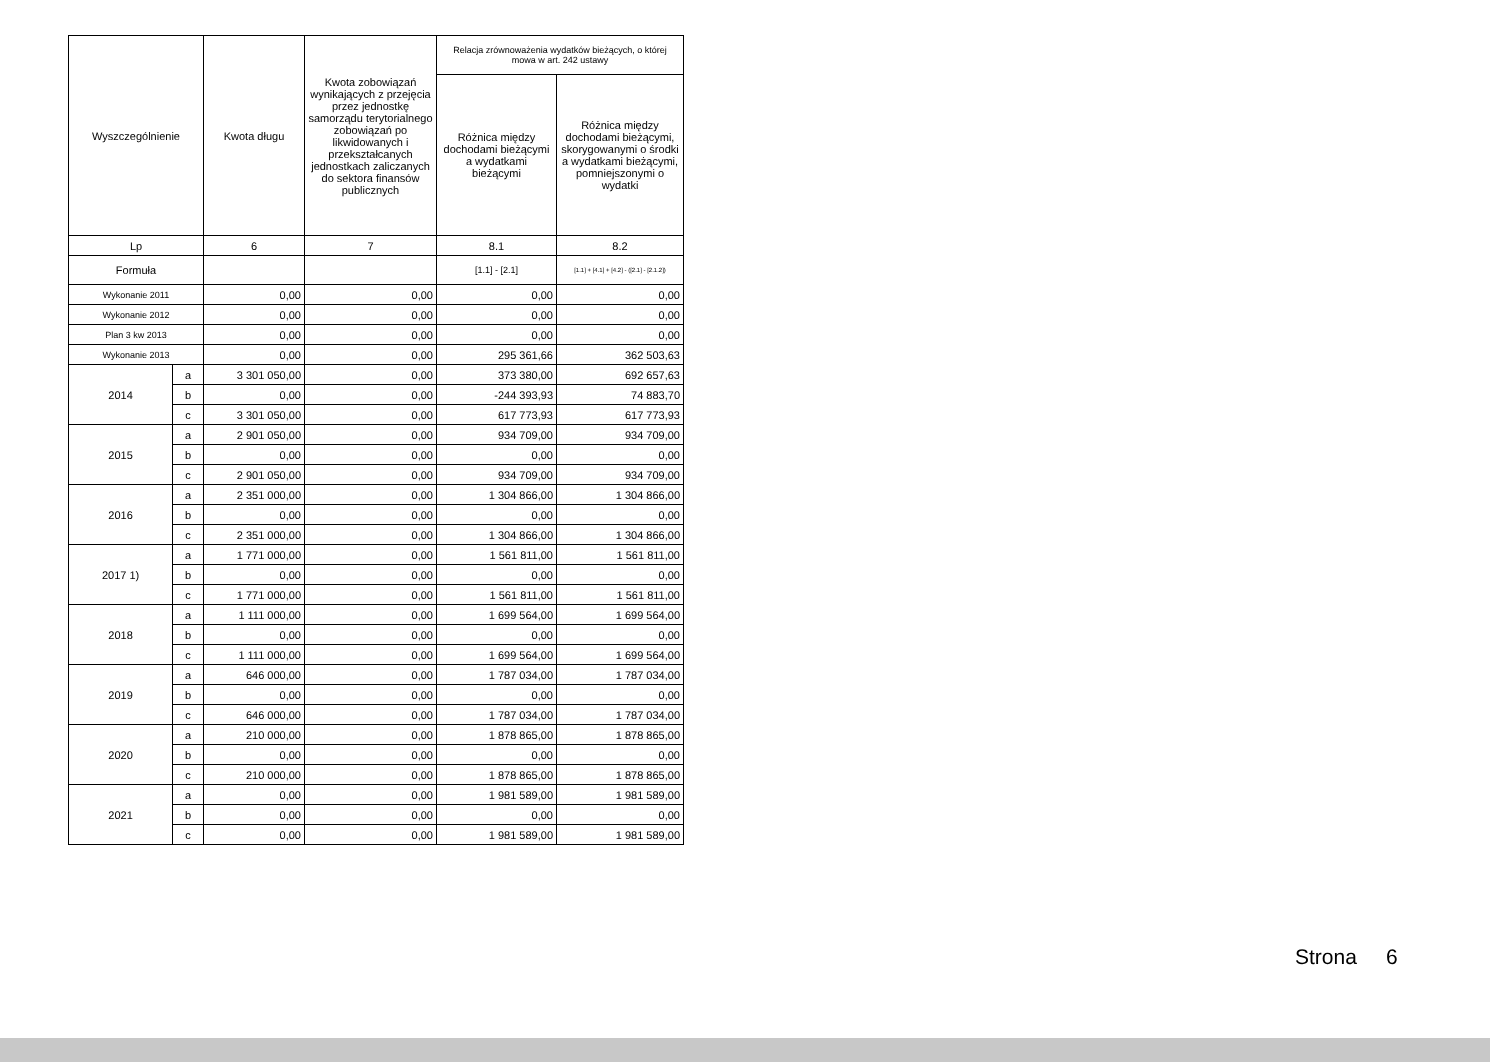| Wyszczególnienie | | Kwota długu | Kwota zobowiązań wynikających z przejęcia przez jednostkę samorządu terytorialnego zobowiązań po likwidowanych i przekształcanych jednostkach zaliczanych do sektora finansów publicznych | Relacja zrównoważenia wydatków bieżących, o której mowa w art. 242 ustawy | |
| --- | --- | --- | --- | --- | --- |
| | | | | Różnica między dochodami bieżącymi a wydatkami bieżącymi | Różnica między dochodami bieżącymi, skorygowanymi o środki a wydatkami bieżącymi, pomniejszonymi o wydatki |
| Lp | | 6 | 7 | 8.1 | 8.2 |
| Formuła | | | | [1.1] - [2.1] | [1.1] + [4.1] + [4.2] - ([2.1] - [2.1.2]) |
| Wykonanie 2011 | | 0,00 | 0,00 | 0,00 | 0,00 |
| Wykonanie 2012 | | 0,00 | 0,00 | 0,00 | 0,00 |
| Plan 3 kw 2013 | | 0,00 | 0,00 | 0,00 | 0,00 |
| Wykonanie 2013 | | 0,00 | 0,00 | 295 361,66 | 362 503,63 |
| 2014 | a | 3 301 050,00 | 0,00 | 373 380,00 | 692 657,63 |
| | b | 0,00 | 0,00 | -244 393,93 | 74 883,70 |
| | c | 3 301 050,00 | 0,00 | 617 773,93 | 617 773,93 |
| 2015 | a | 2 901 050,00 | 0,00 | 934 709,00 | 934 709,00 |
| | b | 0,00 | 0,00 | 0,00 | 0,00 |
| | c | 2 901 050,00 | 0,00 | 934 709,00 | 934 709,00 |
| 2016 | a | 2 351 000,00 | 0,00 | 1 304 866,00 | 1 304 866,00 |
| | b | 0,00 | 0,00 | 0,00 | 0,00 |
| | c | 2 351 000,00 | 0,00 | 1 304 866,00 | 1 304 866,00 |
| 2017 1) | a | 1 771 000,00 | 0,00 | 1 561 811,00 | 1 561 811,00 |
| | b | 0,00 | 0,00 | 0,00 | 0,00 |
| | c | 1 771 000,00 | 0,00 | 1 561 811,00 | 1 561 811,00 |
| 2018 | a | 1 111 000,00 | 0,00 | 1 699 564,00 | 1 699 564,00 |
| | b | 0,00 | 0,00 | 0,00 | 0,00 |
| | c | 1 111 000,00 | 0,00 | 1 699 564,00 | 1 699 564,00 |
| 2019 | a | 646 000,00 | 0,00 | 1 787 034,00 | 1 787 034,00 |
| | b | 0,00 | 0,00 | 0,00 | 0,00 |
| | c | 646 000,00 | 0,00 | 1 787 034,00 | 1 787 034,00 |
| 2020 | a | 210 000,00 | 0,00 | 1 878 865,00 | 1 878 865,00 |
| | b | 0,00 | 0,00 | 0,00 | 0,00 |
| | c | 210 000,00 | 0,00 | 1 878 865,00 | 1 878 865,00 |
| 2021 | a | 0,00 | 0,00 | 1 981 589,00 | 1 981 589,00 |
| | b | 0,00 | 0,00 | 0,00 | 0,00 |
| | c | 0,00 | 0,00 | 1 981 589,00 | 1 981 589,00 |
Strona 6